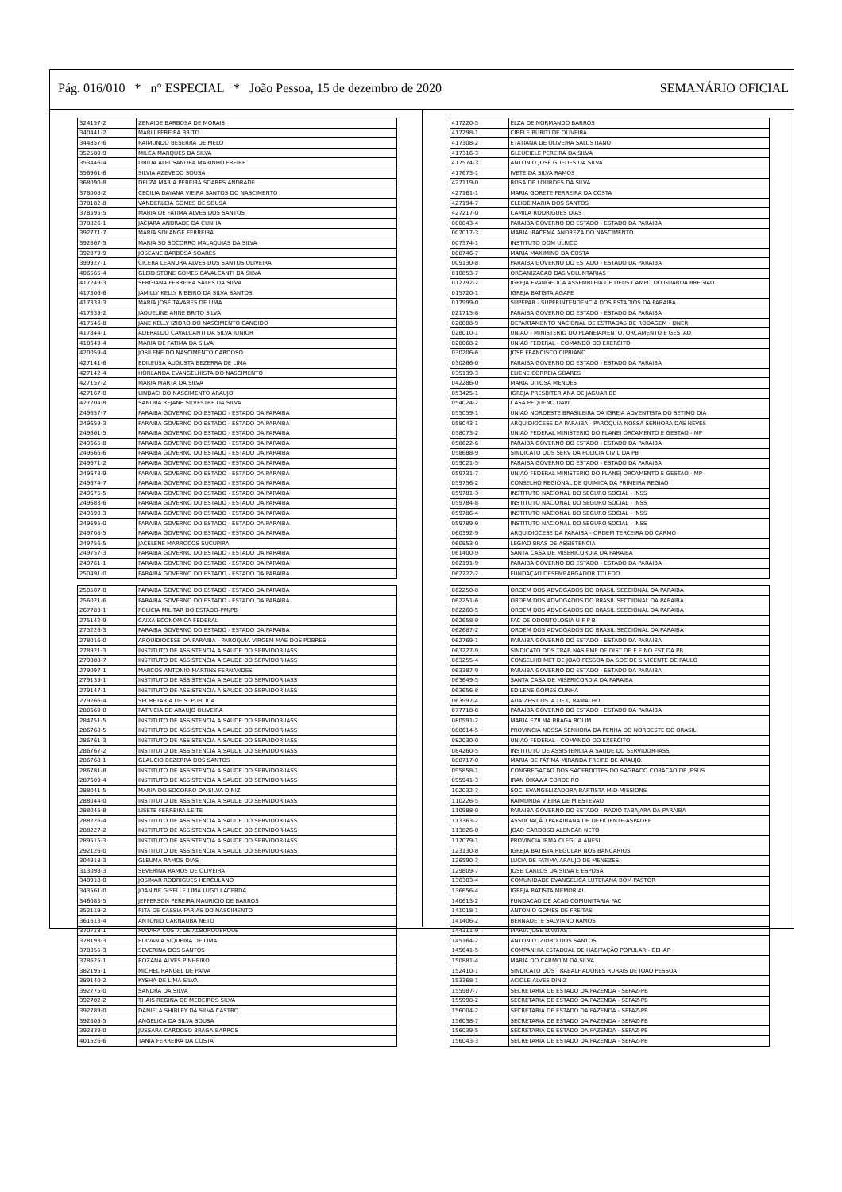Pág. 016/010 * n° ESPECIAL * João Pessoa, 15 de dezembro de 2020 SEMANÁRIO OFICIAL
| 324157-2 | ZENAIDE BARBOSA DE MORAIS |
| 340441-2 | MARLI PEREIRA BRITO |
| 344857-6 | RAIMUNDO BESERRA DE MELO |
| 352589-9 | MILCA MARQUES DA SILVA |
| 353446-4 | LIRIDA ALECSANDRA MARINHO FREIRE |
| 356961-6 | SILVIA AZEVEDO SOUSA |
| 368090-8 | DELZA MARIA PEREIRA SOARES ANDRADE |
| 378008-2 | CECILIA DAYANA VIEIRA SANTOS DO NASCIMENTO |
| 378182-8 | VANDERLEIA GOMES DE SOUSA |
| 378595-5 | MARIA DE FATIMA ALVES DOS SANTOS |
| 378826-1 | JACIARA ANDRADE DA CUNHA |
| 392771-7 | MARIA SOLANGE FERREIRA |
| 392867-5 | MARIA SO SOCORRO MALAQUIAS DA SILVA |
| 392879-9 | JOSEANE BARBOSA SOARES |
| 399927-1 | CICERA LEANDRA ALVES DOS SANTOS OLIVEIRA |
| 406565-4 | GLEIDISTONE GOMES CAVALCANTI DA SILVA |
| 417249-3 | SERGIANA FERREIRA SALES DA SILVA |
| 417306-6 | JAMILLY KELLY RIBEIRO DA SILVA SANTOS |
| 417333-3 | MARIA JOSÉ TAVARES DE LIMA |
| 417339-2 | JAQUELINE ANNE BRITO SILVA |
| 417546-8 | JANE KELLY IZIDRO DO NASCIMENTO CANDIDO |
| 417844-1 | ADERALDO CAVALCANTI DA SILVA JUNIOR |
| 418649-4 | MARIA DE FATIMA DA SILVA |
| 420059-4 | JOSILENE DO NASCIMENTO CARDOSO |
| 427141-6 | EDILEUSA AUGUSTA BEZERRA DE LIMA |
| 427142-4 | HORLANDA EVANGELHISTA DO NASCIMENTO |
| 427157-2 | MARIA MARTA DA SILVA |
| 427167-0 | LINDACI DO NASCIMENTO ARAUJO |
| 427204-8 | SANDRA REJANE SILVESTRE DA SILVA |
| 249657-7 | PARAIBA GOVERNO DO ESTADO - ESTADO DA PARAIBA |
| 249659-3 | PARAIBA GOVERNO DO ESTADO - ESTADO DA PARAIBA |
| 249661-5 | PARAIBA GOVERNO DO ESTADO - ESTADO DA PARAIBA |
| 249665-8 | PARAIBA GOVERNO DO ESTADO - ESTADO DA PARAIBA |
| 249666-6 | PARAIBA GOVERNO DO ESTADO - ESTADO DA PARAIBA |
| 249671-2 | PARAIBA GOVERNO DO ESTADO - ESTADO DA PARAIBA |
| 249673-9 | PARAIBA GOVERNO DO ESTADO - ESTADO DA PARAIBA |
| 249674-7 | PARAIBA GOVERNO DO ESTADO - ESTADO DA PARAIBA |
| 249675-5 | PARAIBA GOVERNO DO ESTADO - ESTADO DA PARAIBA |
| 249683-6 | PARAIBA GOVERNO DO ESTADO - ESTADO DA PARAIBA |
| 249693-3 | PARAIBA GOVERNO DO ESTADO - ESTADO DA PARAIBA |
| 249695-0 | PARAIBA GOVERNO DO ESTADO - ESTADO DA PARAIBA |
| 249708-5 | PARAIBA GOVERNO DO ESTADO - ESTADO DA PARAIBA |
| 249756-5 | JACELENE MARROCOS SUCUPIRA |
| 249757-3 | PARAIBA GOVERNO DO ESTADO - ESTADO DA PARAIBA |
| 249761-1 | PARAIBA GOVERNO DO ESTADO - ESTADO DA PARAIBA |
| 250491-0 | PARAIBA GOVERNO DO ESTADO - ESTADO DA PARAIBA |
| 250507-0 | PARAIBA GOVERNO DO ESTADO - ESTADO DA PARAIBA |
| 256021-6 | PARAIBA GOVERNO DO ESTADO - ESTADO DA PARAIBA |
| 267783-1 | POLICIA MILITAR DO ESTADO-PM/PB |
| 275142-9 | CAIXA ECONOMICA FEDERAL |
| 275226-3 | PARAIBA GOVERNO DO ESTADO - ESTADO DA PARAIBA |
| 278016-0 | ARQUIDIOCESE DA PARAIBA - PAROQUIA VIRGEM MAE DOS POBRES |
| 278921-3 | INSTITUTO DE ASSISTENCIA A SAUDE DO SERVIDOR-IASS |
| 279080-7 | INSTITUTO DE ASSISTENCIA A SAUDE DO SERVIDOR-IASS |
| 279097-1 | MARCOS ANTONIO MARTINS FERNANDES |
| 279139-1 | INSTITUTO DE ASSISTENCIA A SAUDE DO SERVIDOR-IASS |
| 279147-1 | INSTITUTO DE ASSISTENCIA A SAUDE DO SERVIDOR-IASS |
| 279266-4 | SECRETARIA DE S. PUBLICA |
| 280669-0 | PATRICIA DE ARAUJO OLIVEIRA |
| 284751-5 | INSTITUTO DE ASSISTENCIA A SAUDE DO SERVIDOR-IASS |
| 286760-5 | INSTITUTO DE ASSISTENCIA A SAUDE DO SERVIDOR-IASS |
| 286761-3 | INSTITUTO DE ASSISTENCIA A SAUDE DO SERVIDOR-IASS |
| 286767-2 | INSTITUTO DE ASSISTENCIA A SAUDE DO SERVIDOR-IASS |
| 286768-1 | GLAUCIO BEZERRA DOS SANTOS |
| 286781-8 | INSTITUTO DE ASSISTENCIA A SAUDE DO SERVIDOR-IASS |
| 287609-4 | INSTITUTO DE ASSISTENCIA A SAUDE DO SERVIDOR-IASS |
| 288041-5 | MARIA DO SOCORRO DA SILVA DINIZ |
| 288044-0 | INSTITUTO DE ASSISTENCIA A SAUDE DO SERVIDOR-IASS |
| 288045-8 | LISETE FERREIRA LEITE |
| 288226-4 | INSTITUTO DE ASSISTENCIA A SAUDE DO SERVIDOR-IASS |
| 288227-2 | INSTITUTO DE ASSISTENCIA A SAUDE DO SERVIDOR-IASS |
| 289515-3 | INSTITUTO DE ASSISTENCIA A SAUDE DO SERVIDOR-IASS |
| 292126-0 | INSTITUTO DE ASSISTENCIA A SAUDE DO SERVIDOR-IASS |
| 304918-3 | GLEUMA RAMOS DIAS |
| 313098-3 | SEVERINA RAMOS DE OLIVEIRA |
| 340918-0 | JOSIMAR RODRIGUES HERCULANO |
| 343561-0 | JOANINE GISELLE LIMA LUGO LACERDA |
| 346083-5 | JEFFERSON PEREIRA MAURICIO DE BARROS |
| 352119-2 | RITA DE CASSIA FARIAS DO NASCIMENTO |
| 361613-4 | ANTONIO CARNAUBA NETO |
| 370718-1 | MAYARA COSTA DE ALBURQUERQUE |
| 378193-3 | EDIVANIA SIQUEIRA DE LIMA |
| 378355-3 | SEVERINA DOS SANTOS |
| 378625-1 | ROZANA ALVES PINHEIRO |
| 382195-1 | MICHEL RANGEL DE PAIVA |
| 389140-2 | KYSHA DE LIMA SILVA |
| 392775-0 | SANDRA DA SILVA |
| 392782-2 | THAIS REGINA DE MEDEIROS SILVA |
| 392789-0 | DANIELA SHIRLEY DA SILVA CASTRO |
| 392805-5 | ANGELICA DA SILVA SOUSA |
| 392839-0 | JUSSARA CARDOSO BRAGA BARROS |
| 401526-6 | TANIA FERREIRA DA COSTA |
| 417220-5 | ELZA DE NORMANDO BARROS |
| 417298-1 | CIBELE BURITI DE OLIVEIRA |
| 417308-2 | ETATIANA DE OLIVEIRA SALUSTIANO |
| 417316-3 | GLEUCIELE PEREIRA DA SILVA |
| 417574-3 | ANTONIO JOSÉ GUEDES DA SILVA |
| 417673-1 | IVETE DA SILVA RAMOS |
| 427119-0 | ROSA DE LOURDES DA SILVA |
| 427161-1 | MARIA GORETE FERREIRA DA COSTA |
| 427194-7 | CLEIDE MARIA DOS SANTOS |
| 427217-0 | CAMILA RODRIGUES DIAS |
| 000043-4 | PARAIBA GOVERNO DO ESTADO - ESTADO DA PARAIBA |
| 007017-3 | MARIA IRACEMA ANDREZA DO NASCIMENTO |
| 007374-1 | INSTITUTO DOM ULRICO |
| 008746-7 | MARIA MAXIMINO DA COSTA |
| 009130-8 | PARAIBA GOVERNO DO ESTADO - ESTADO DA PARAIBA |
| 010853-7 | ORGANIZACAO DAS VOLUNTARIAS |
| 012792-2 | IGREJA EVANGELICA ASSEMBLEIA DE DEUS CAMPO DO GUARDA 8REGIAO |
| 015720-1 | IGREJA BATISTA AGAPE |
| 017999-0 | SUPEPAR - SUPERINTENDENCIA DOS ESTADIOS DA PARAIBA |
| 021715-8 | PARAIBA GOVERNO DO ESTADO - ESTADO DA PARAIBA |
| 028008-9 | DEPARTAMENTO NACIONAL DE ESTRADAS DE RODAGEM - DNER |
| 028010-1 | UNIAO - MINISTERIO DO PLANEJAMENTO, ORÇAMENTO E GESTAO |
| 028068-2 | UNIAO FEDERAL - COMANDO DO EXERCITO |
| 030206-6 | JOSE FRANCISCO CIPRIANO |
| 030266-0 | PARAIBA GOVERNO DO ESTADO - ESTADO DA PARAIBA |
| 035139-3 | ELIENE CORREIA SOARES |
| 042286-0 | MARIA DITOSA MENDES |
| 053425-1 | IGREJA PRESBITERIANA DE JAGUARIBE |
| 054024-2 | CASA PEQUENO DAVI |
| 055059-1 | UNIAO NORDESTE BRASILEIRA DA IGREJA ADVENTISTA DO SETIMO DIA |
| 058043-1 | ARQUIDIOCESE DA PARAIBA - PAROQUIA NOSSA SENHORA DAS NEVES |
| 058073-2 | UNIAO FEDERAL MINISTERIO DO PLANEJ ORCAMENTO E GESTAO - MP |
| 058622-6 | PARAIBA GOVERNO DO ESTADO - ESTADO DA PARAIBA |
| 058688-9 | SINDICATO DOS SERV DA POLICIA CIVIL DA PB |
| 059021-5 | PARAIBA GOVERNO DO ESTADO - ESTADO DA PARAIBA |
| 059731-7 | UNIAO FEDERAL MINISTERIO DO PLANEJ ORCAMENTO E GESTAO - MP |
| 059756-2 | CONSELHO REGIONAL DE QUIMICA DA PRIMEIRA REGIAO |
| 059781-3 | INSTITUTO NACIONAL DO SEGURO SOCIAL - INSS |
| 059784-8 | INSTITUTO NACIONAL DO SEGURO SOCIAL - INSS |
| 059786-4 | INSTITUTO NACIONAL DO SEGURO SOCIAL - INSS |
| 059789-9 | INSTITUTO NACIONAL DO SEGURO SOCIAL - INSS |
| 060392-9 | ARQUIDIOCESE DA PARAIBA - ORDEM TERCEIRA DO CARMO |
| 060853-0 | LEGIAO BRAS DE ASSISTENCIA |
| 061400-9 | SANTA CASA DE MISERICORDIA DA PARAIBA |
| 062191-9 | PARAIBA GOVERNO DO ESTADO - ESTADO DA PARAIBA |
| 062222-2 | FUNDAÇAO DESEMBARGADOR TOLEDO |
| 062250-8 | ORDEM DOS ADVOGADOS DO BRASIL SECCIONAL DA PARAIBA |
| 062251-6 | ORDEM DOS ADVOGADOS DO BRASIL SECCIONAL DA PARAIBA |
| 062260-5 | ORDEM DOS ADVOGADOS DO BRASIL SECCIONAL DA PARAIBA |
| 062658-9 | FAC DE ODONTOLOGIA U F P B |
| 062687-2 | ORDEM DOS ADVOGADOS DO BRASIL SECCIONAL DA PARAIBA |
| 062769-1 | PARAIBA GOVERNO DO ESTADO - ESTADO DA PARAIBA |
| 063227-9 | SINDICATO DOS TRAB NAS EMP DE DIST DE E E NO EST DA PB |
| 063255-4 | CONSELHO MET DE JOAO PESSOA DA SOC DE S VICENTE DE PAULO |
| 063387-9 | PARAIBA GOVERNO DO ESTADO - ESTADO DA PARAIBA |
| 063649-5 | SANTA CASA DE MISERICORDIA DA PARAIBA |
| 063656-8 | EDILENE GOMES CUNHA |
| 063997-4 | ADAIZES COSTA DE Q RAMALHO |
| 077718-8 | PARAIBA GOVERNO DO ESTADO - ESTADO DA PARAIBA |
| 080591-2 | MARIA EZILMA BRAGA ROLIM |
| 080614-5 | PROVINCIA NOSSA SENHORA DA PENHA DO NORDESTE DO BRASIL |
| 082030-0 | UNIAO FEDERAL - COMANDO DO EXERCITO |
| 084260-5 | INSTITUTO DE ASSISTENCIA A SAUDE DO SERVIDOR-IASS |
| 088717-0 | MARIA DE FATIMA MIRANDA FREIRE DE ARAUJO. |
| 095858-1 | CONGREGACAO DOS SACERDOTES DO SAGRADO CORACAO DE JESUS |
| 095941-3 | IRAN OIKAWA CORDEIRO |
| 102032-3 | SOC. EVANGELIZADORA BAPTISTA MID-MISSIONS |
| 110226-5 | RAIMUNDA VIEIRA DE M ESTEVAO |
| 110988-0 | PARAIBA GOVERNO DO ESTADO - RADIO TABAJARA DA PARAIBA |
| 113363-2 | ASSOCIAÇÃO PARAIBANA DE DEFICIENTE-ASPADEF |
| 113826-0 | JOAO CARDOSO ALENCAR NETO |
| 117079-1 | PROVINCIA IRMA CLEGLIA ANESI |
| 123130-8 | IGREJA BATISTA REGULAR NOS BANCARIOS |
| 126590-3 | LUCIA DE FATIMA ARAUJO DE MENEZES |
| 129809-7 | JOSE CARLOS DA SILVA E ESPOSA |
| 136303-4 | COMUNIDADE EVANGELICA LUTERANA BOM PASTOR |
| 136656-4 | IGREJA BATISTA MEMORIAL |
| 140613-2 | FUNDACAO DE ACAO COMUNITARIA FAC |
| 141018-1 | ANTONIO GOMES DE FREITAS |
| 141406-2 | BERNADETE SALVIANO RAMOS |
| 144311-9 | MARIA JOSE DANTAS |
| 145164-2 | ANTONIO IZIDRO DOS SANTOS |
| 145641-5 | COMPANHIA ESTADUAL DE HABITAÇÃO POPULAR - CEHAP |
| 150881-4 | MARIA DO CARMO M DA SILVA |
| 152410-1 | SINDICATO DOS TRABALHADORES RURAIS DE JOAO PESSOA |
| 153368-1 | ACIOLE ALVES DINIZ |
| 155987-7 | SECRETARIA DE ESTADO DA FAZENDA - SEFAZ-PB |
| 155998-2 | SECRETARIA DE ESTADO DA FAZENDA - SEFAZ-PB |
| 156004-2 | SECRETARIA DE ESTADO DA FAZENDA - SEFAZ-PB |
| 156038-7 | SECRETARIA DE ESTADO DA FAZENDA - SEFAZ-PB |
| 156039-5 | SECRETARIA DE ESTADO DA FAZENDA - SEFAZ-PB |
| 156043-3 | SECRETARIA DE ESTADO DA FAZENDA - SEFAZ-PB |